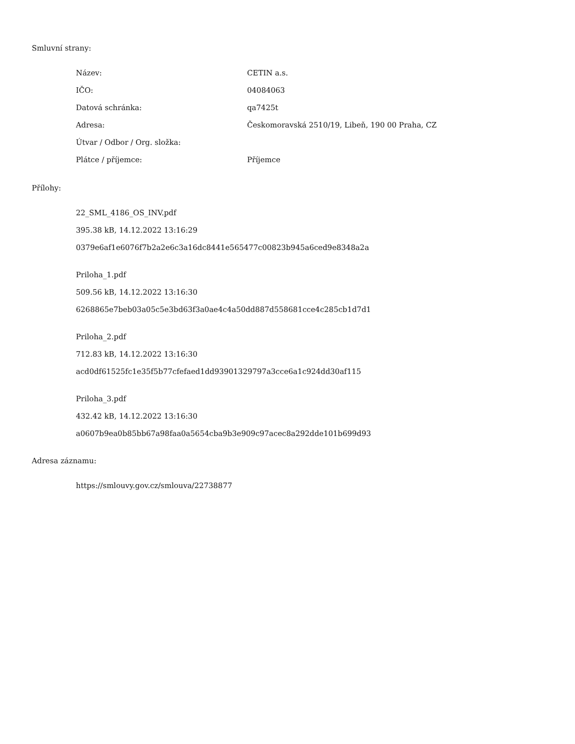Smluvní strany:
| Název: | CETIN a.s. |
| IČO: | 04084063 |
| Datová schránka: | qa7425t |
| Adresa: | Českomoravská 2510/19, Libeň, 190 00 Praha, CZ |
| Útvar / Odbor / Org. složka: | |
| Plátce / příjemce: | Příjemce |
Přílohy:
22_SML_4186_OS_INV.pdf
395.38 kB, 14.12.2022 13:16:29
0379e6af1e6076f7b2a2e6c3a16dc8441e565477c00823b945a6ced9e8348a2a
Priloha_1.pdf
509.56 kB, 14.12.2022 13:16:30
6268865e7beb03a05c5e3bd63f3a0ae4c4a50dd887d558681cce4c285cb1d7d1
Priloha_2.pdf
712.83 kB, 14.12.2022 13:16:30
acd0df61525fc1e35f5b77cfefaed1dd93901329797a3cce6a1c924dd30af115
Priloha_3.pdf
432.42 kB, 14.12.2022 13:16:30
a0607b9ea0b85bb67a98faa0a5654cba9b3e909c97acec8a292dde101b699d93
Adresa záznamu:
https://smlouvy.gov.cz/smlouva/22738877